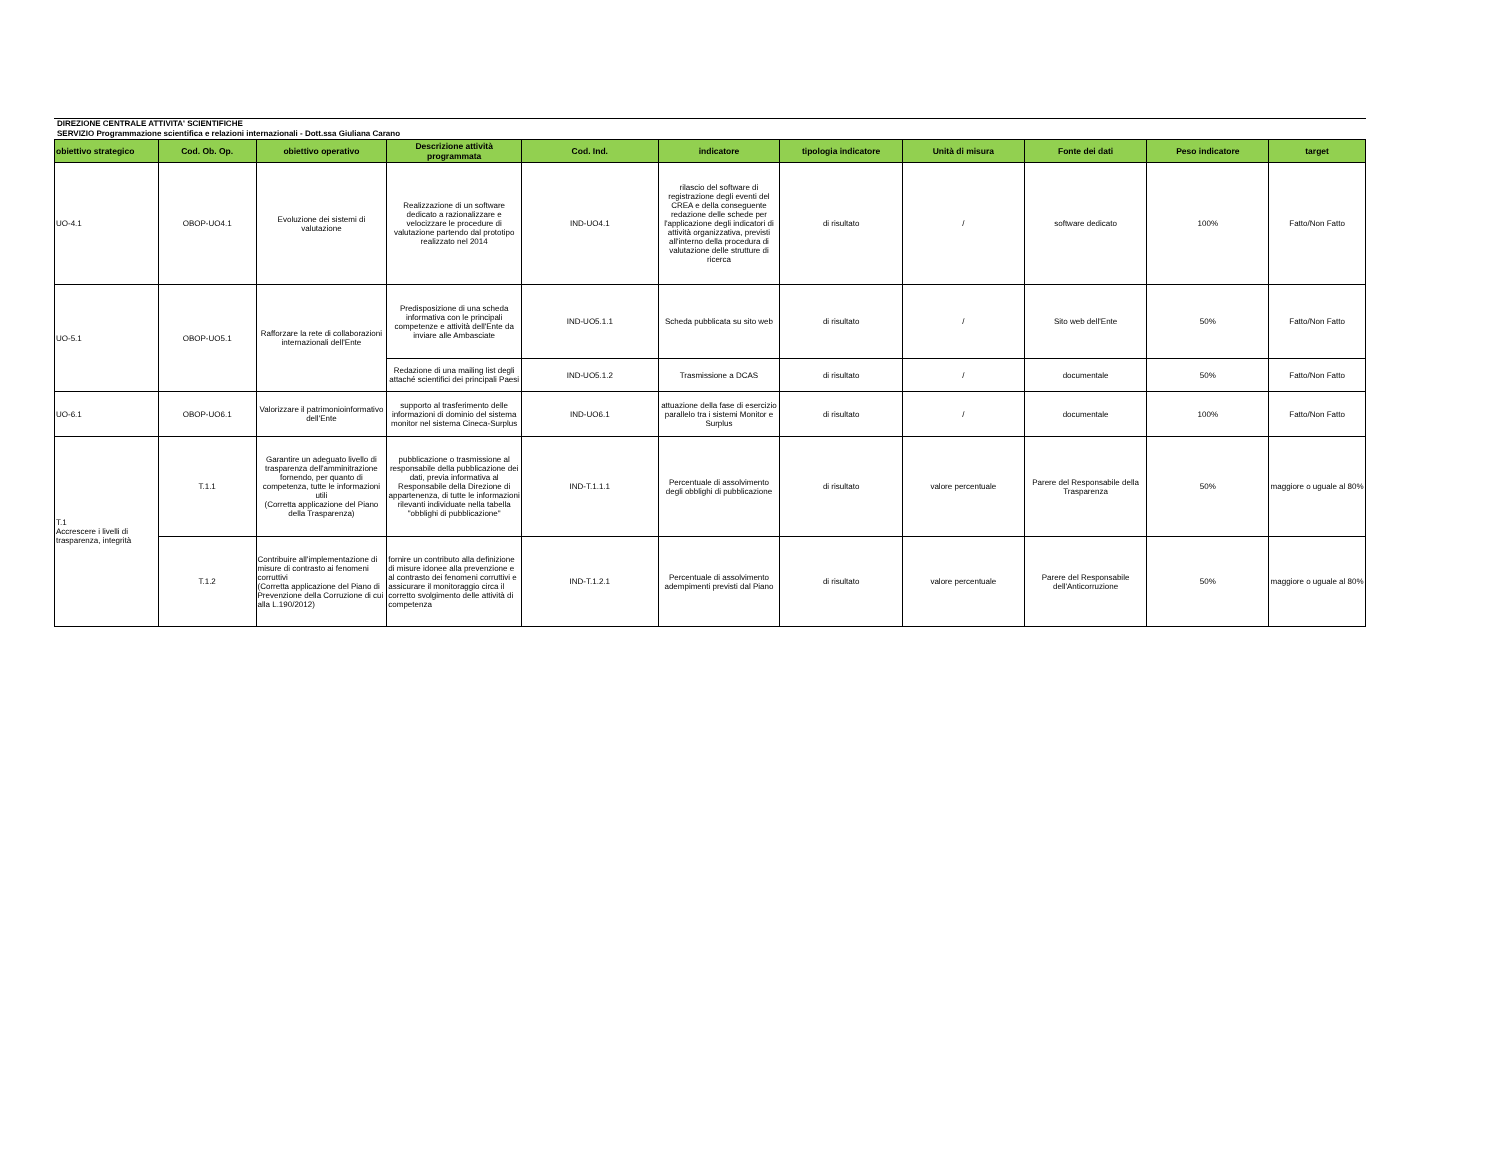DIREZIONE CENTRALE ATTIVITA' SCIENTIFICHE
SERVIZIO Programmazione scientifica e relazioni internazionali - Dott.ssa Giuliana Carano
| obiettivo strategico | Cod. Ob. Op. | obiettivo operativo | Descrizione attività programmata | Cod. Ind. | indicatore | tipologia indicatore | Unità di misura | Fonte dei dati | Peso indicatore | target |
| --- | --- | --- | --- | --- | --- | --- | --- | --- | --- | --- |
| UO-4.1 | OBOP-UO4.1 | Evoluzione dei sistemi di valutazione | Realizzazione di un software dedicato a razionalizzare e velocizzare le procedure di valutazione partendo dal prototipo realizzato nel 2014 | IND-UO4.1 | rilascio del software di registrazione degli eventi del CREA e della conseguente redazione delle schede per l'applicazione degli indicatori di attività organizzativa, previsti all'interno della procedura di valutazione delle strutture di ricerca | di risultato | / | software dedicato | 100% | Fatto/Non Fatto |
| UO-5.1 | OBOP-UO5.1 | Rafforzare la rete di collaborazioni internazionali dell'Ente | Predisposizione di una scheda informativa con le principali competenze e attività dell'Ente da inviare alle Ambasciate | IND-UO5.1.1 | Scheda pubblicata su sito web | di risultato | / | Sito web dell'Ente | 50% | Fatto/Non Fatto |
| | | | Redazione di una mailing list degli attaché scientifici dei principali Paesi | IND-UO5.1.2 | Trasmissione a DCAS | di risultato | / | documentale | 50% | Fatto/Non Fatto |
| UO-6.1 | OBOP-UO6.1 | Valorizzare il patrimonioinformativo dell'Ente | supporto al trasferimento delle informazioni di dominio del sistema monitor nel sistema Cineca-Surplus | IND-UO6.1 | attuazione della fase di esercizio parallelo tra i sistemi Monitor e Surplus | di risultato | / | documentale | 100% | Fatto/Non Fatto |
| T.1 Accrescere i livelli di trasparenza, integrità | T.1.1 | Garantire un adeguato livello di trasparenza dell'amminitrazione fornendo, per quanto di competenza, tutte le informazioni utili (Corretta applicazione del Piano della Trasparenza) | pubblicazione o trasmissione al responsabile della pubblicazione dei dati, previa informativa al Responsabile della Direzione di appartenenza, di tutte le informazioni rilevanti individuate nella tabella "obblighi di pubblicazione" | IND-T.1.1.1 | Percentuale di assolvimento degli obblighi di pubblicazione | di risultato | valore percentuale | Parere del Responsabile della Trasparenza | 50% | maggiore o uguale al 80% |
| | T.1.2 | Contribuire all'implementazione di misure di contrasto ai fenomeni corruttivi (Corretta applicazione del Piano di Prevenzione della Corruzione di cui alla L.190/2012) | fornire un contributo alla definizione di misure idonee alla prevenzione e al contrasto dei fenomeni corruttivi e assicurare il monitoraggio circa il corretto svolgimento delle attività di competenza | IND-T.1.2.1 | Percentuale di assolvimento adempimenti previsti dal Piano | di risultato | valore percentuale | Parere del Responsabile dell'Anticorruzione | 50% | maggiore o uguale al 80% |